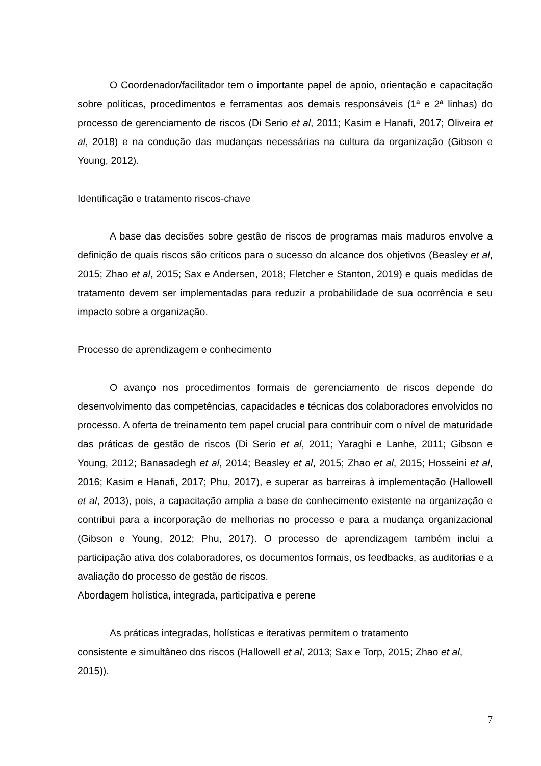O Coordenador/facilitador tem o importante papel de apoio, orientação e capacitação sobre políticas, procedimentos e ferramentas aos demais responsáveis (1ª e 2ª linhas) do processo de gerenciamento de riscos (Di Serio et al, 2011; Kasim e Hanafi, 2017; Oliveira et al, 2018) e na condução das mudanças necessárias na cultura da organização (Gibson e Young, 2012).
Identificação e tratamento riscos-chave
A base das decisões sobre gestão de riscos de programas mais maduros envolve a definição de quais riscos são críticos para o sucesso do alcance dos objetivos (Beasley et al, 2015; Zhao et al, 2015; Sax e Andersen, 2018; Fletcher e Stanton, 2019) e quais medidas de tratamento devem ser implementadas para reduzir a probabilidade de sua ocorrência e seu impacto sobre a organização.
Processo de aprendizagem e conhecimento
O avanço nos procedimentos formais de gerenciamento de riscos depende do desenvolvimento das competências, capacidades e técnicas dos colaboradores envolvidos no processo. A oferta de treinamento tem papel crucial para contribuir com o nível de maturidade das práticas de gestão de riscos (Di Serio et al, 2011; Yaraghi e Lanhe, 2011; Gibson e Young, 2012; Banasadegh et al, 2014; Beasley et al, 2015; Zhao et al, 2015; Hosseini et al, 2016; Kasim e Hanafi, 2017; Phu, 2017), e superar as barreiras à implementação (Hallowell et al, 2013), pois, a capacitação amplia a base de conhecimento existente na organização e contribui para a incorporação de melhorias no processo e para a mudança organizacional (Gibson e Young, 2012; Phu, 2017). O processo de aprendizagem também inclui a participação ativa dos colaboradores, os documentos formais, os feedbacks, as auditorias e a avaliação do processo de gestão de riscos.
Abordagem holística, integrada, participativa e perene
As práticas integradas, holísticas e iterativas permitem o tratamento
consistente e simultâneo dos riscos (Hallowell et al, 2013; Sax e Torp, 2015; Zhao et al, 2015)).
7